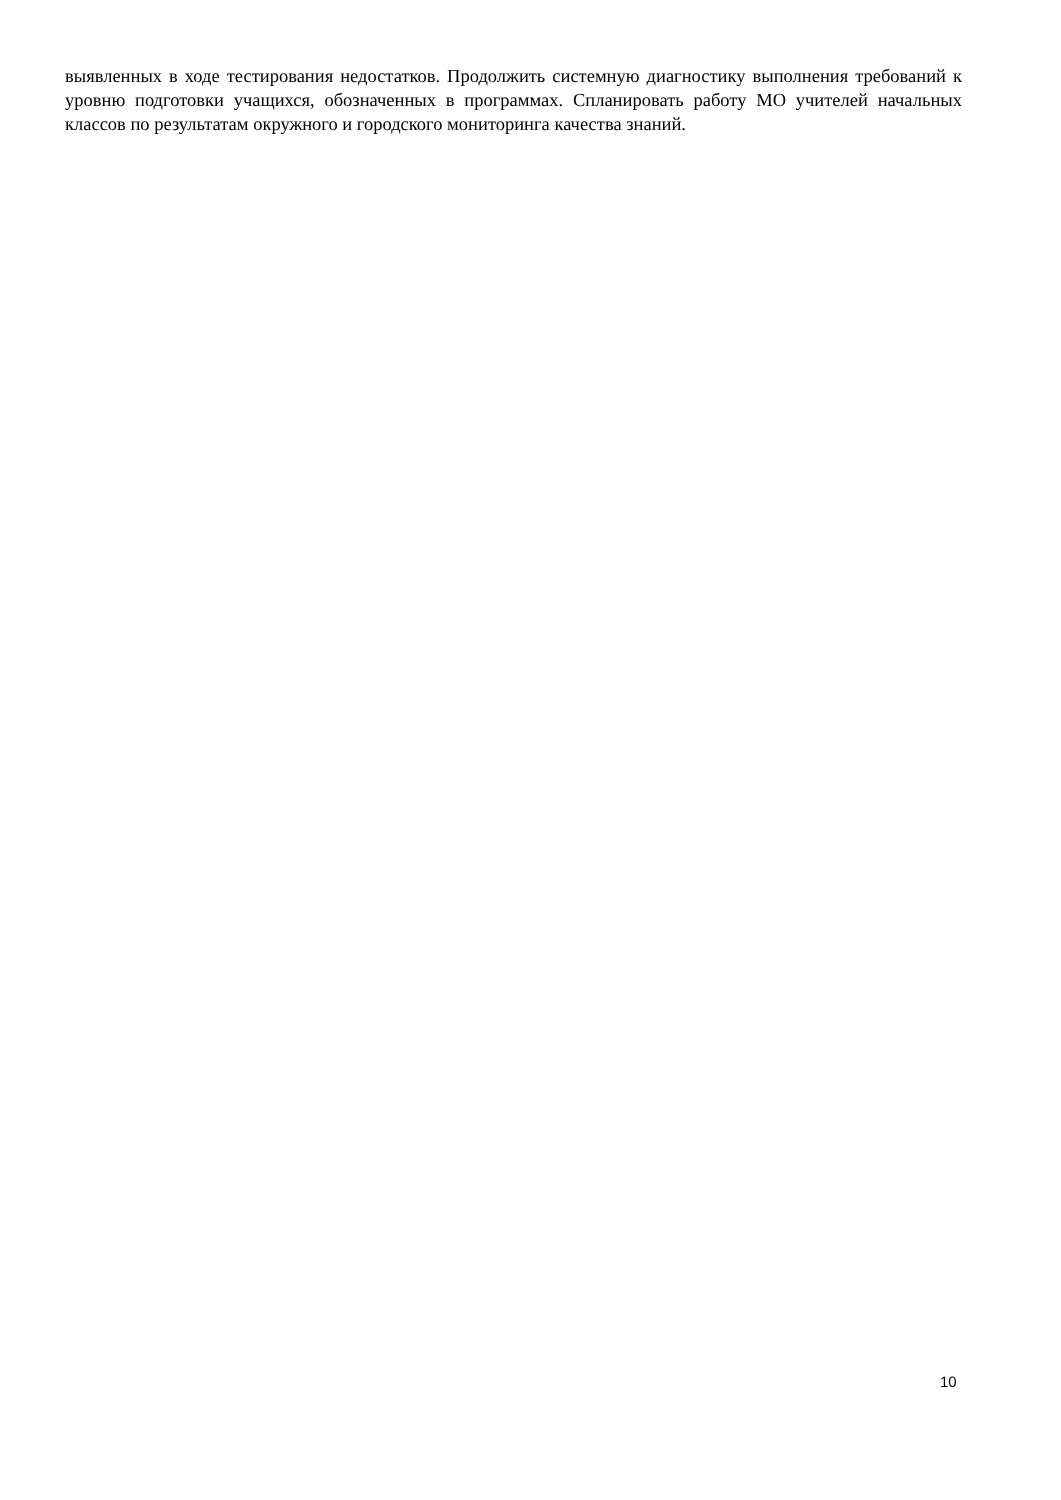выявленных в ходе тестирования недостатков. Продолжить системную диагностику выполнения требований к уровню подготовки учащихся, обозначенных в программах. Спланировать работу МО учителей начальных классов по результатам окружного и городского мониторинга качества знаний.
10